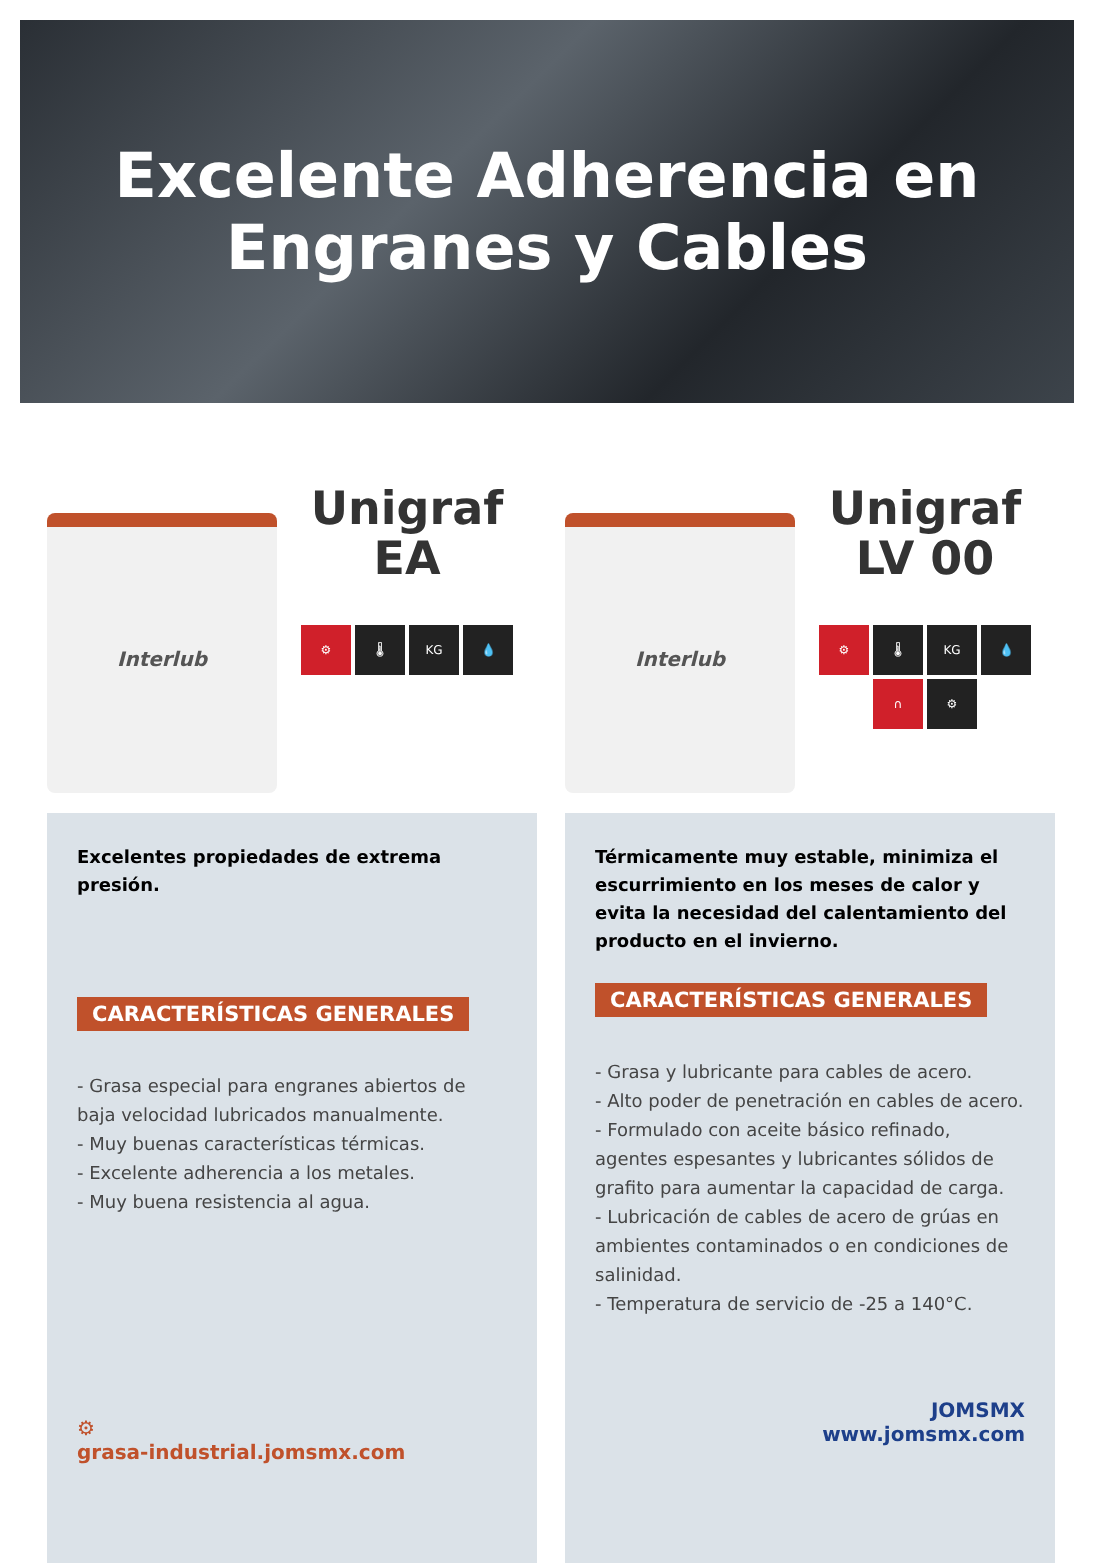Excelente Adherencia en
Engranes y Cables
Interlub
Unigraf
EA
⚙ 🌡 KG 💧
Excelentes propiedades de extrema presión.
CARACTERÍSTICAS GENERALES
- Grasa especial para engranes abiertos de baja velocidad lubricados manualmente.
- Muy buenas características térmicas.
- Excelente adherencia a los metales.
- Muy buena resistencia al agua.
⚙
grasa-industrial.jomsmx.com
Interlub
Unigraf
LV 00
⚙ 🌡 KG 💧
∩ ⚙
Térmicamente muy estable, minimiza el escurrimiento en los meses de calor y evita la necesidad del calentamiento del producto en el invierno.
CARACTERÍSTICAS GENERALES
- Grasa y lubricante para cables de acero.
- Alto poder de penetración en cables de acero.
- Formulado con aceite básico refinado, agentes espesantes y lubricantes sólidos de grafito para aumentar la capacidad de carga.
- Lubricación de cables de acero de grúas en ambientes contaminados o en condiciones de salinidad.
- Temperatura de servicio de -25 a 140°C.
JOMSMX
www.jomsmx.com